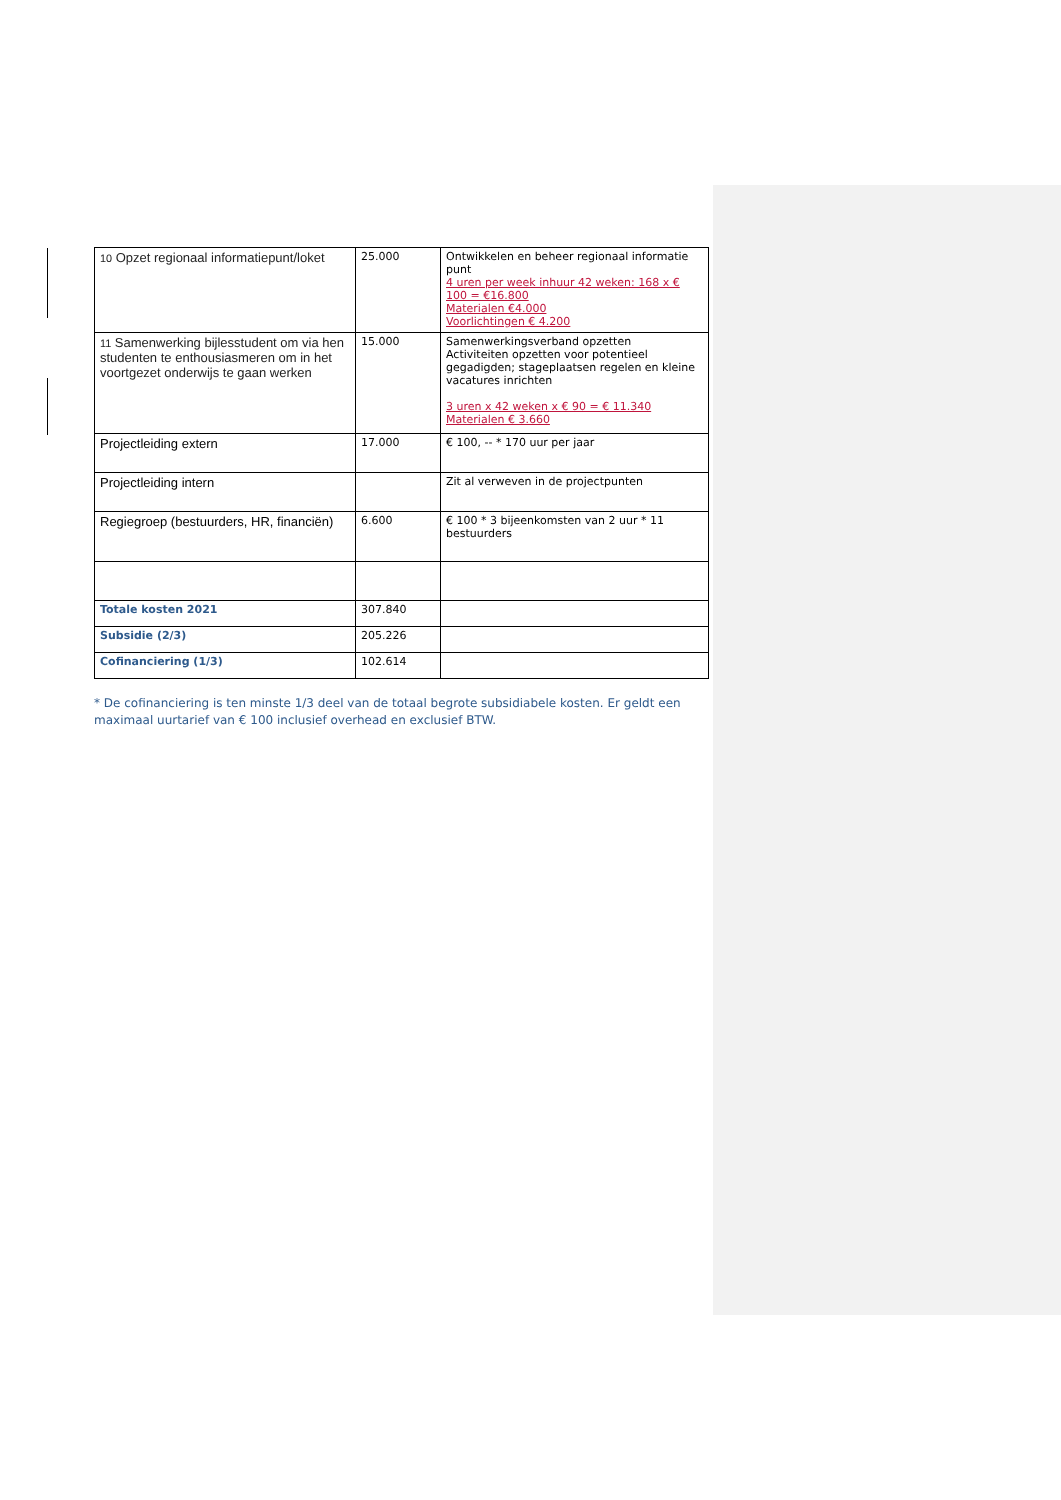| 10 Opzet regionaal informatiepunt/loket | 25.000 | Ontwikkelen en beheer regionaal informatie punt 4 uren per week inhuur 42 weken: 168 x € 100 = €16.800 Materialen €4.000 Voorlichtingen € 4.200 |
| 11 Samenwerking bijlesstudent om via hen studenten te enthousiasmeren om in het voortgezet onderwijs te gaan werken | 15.000 | Samenwerkingsverband opzetten Activiteiten opzetten voor potentieel gegadigden; stageplaatsen regelen en kleine vacatures inrichten 3 uren x 42 weken x € 90 = € 11.340 Materialen € 3.660 |
| Projectleiding extern | 17.000 | € 100, -- * 170 uur per jaar |
| Projectleiding intern | | Zit al verweven in de projectpunten |
| Regiegroep (bestuurders, HR, financiën) | 6.600 | € 100 * 3 bijeenkomsten van 2 uur * 11 bestuurders |
| Totale kosten 2021 | 307.840 | |
| Subsidie (2/3) | 205.226 | |
| Cofinanciering (1/3) | 102.614 | |
* De cofinanciering is ten minste 1/3 deel van de totaal begrote subsidiabele kosten. Er geldt een maximaal uurtarief van € 100 inclusief overhead en exclusief BTW.